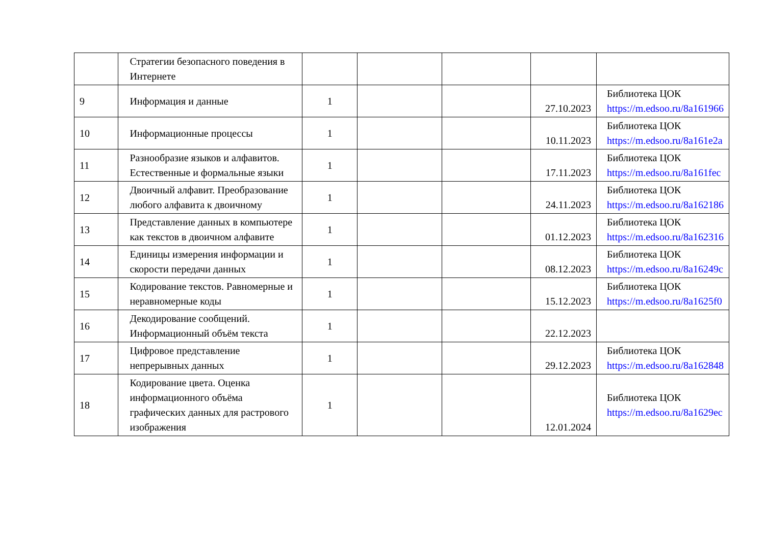| | Стратегии безопасного поведения в Интернете | | | | | |
| 9 | Информация и данные | 1 | | | 27.10.2023 | Библиотека ЦОК https://m.edsoo.ru/8a161966 |
| 10 | Информационные процессы | 1 | | | 10.11.2023 | Библиотека ЦОК https://m.edsoo.ru/8a161e2a |
| 11 | Разнообразие языков и алфавитов. Естественные и формальные языки | 1 | | | 17.11.2023 | Библиотека ЦОК https://m.edsoo.ru/8a161fec |
| 12 | Двоичный алфавит. Преобразование любого алфавита к двоичному | 1 | | | 24.11.2023 | Библиотека ЦОК https://m.edsoo.ru/8a162186 |
| 13 | Представление данных в компьютере как текстов в двоичном алфавите | 1 | | | 01.12.2023 | Библиотека ЦОК https://m.edsoo.ru/8a162316 |
| 14 | Единицы измерения информации и скорости передачи данных | 1 | | | 08.12.2023 | Библиотека ЦОК https://m.edsoo.ru/8a16249c |
| 15 | Кодирование текстов. Равномерные и неравномерные коды | 1 | | | 15.12.2023 | Библиотека ЦОК https://m.edsoo.ru/8a1625f0 |
| 16 | Декодирование сообщений. Информационный объём текста | 1 | | | 22.12.2023 | |
| 17 | Цифровое представление непрерывных данных | 1 | | | 29.12.2023 | Библиотека ЦОК https://m.edsoo.ru/8a162848 |
| 18 | Кодирование цвета. Оценка информационного объёма графических данных для растрового изображения | 1 | | | 12.01.2024 | Библиотека ЦОК https://m.edsoo.ru/8a1629ec |